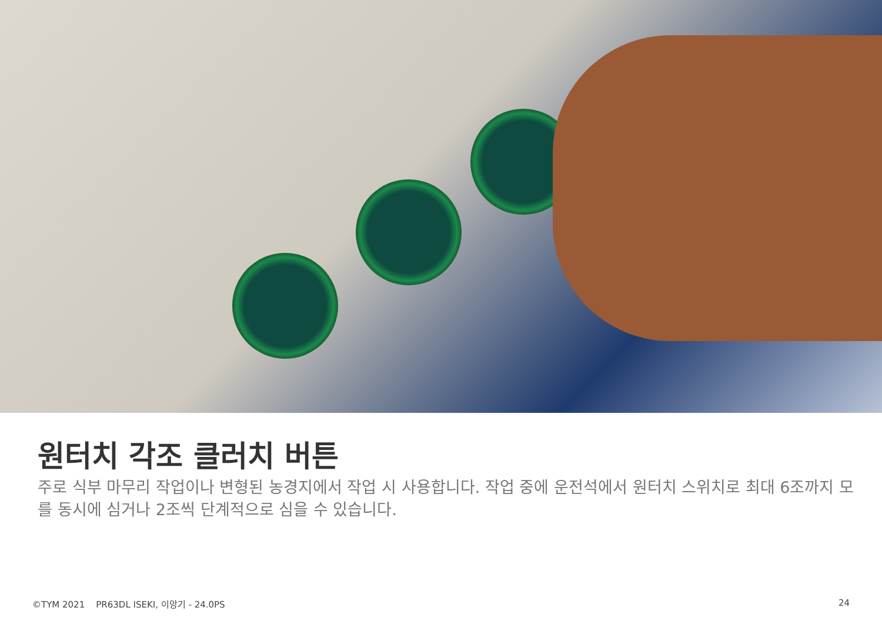원터치 각조 클러치 버튼
주로 식부 마무리 작업이나 변형된 농경지에서 작업 시 사용합니다. 작업 중에 운전석에서 원터치 스위치로 최대 6조까지 모를 동시에 심거나 2조씩 단계적으로 심을 수 있습니다.
©TYM 2021 PR63DL ISEKI, 이앙기 - 24.0PS
24